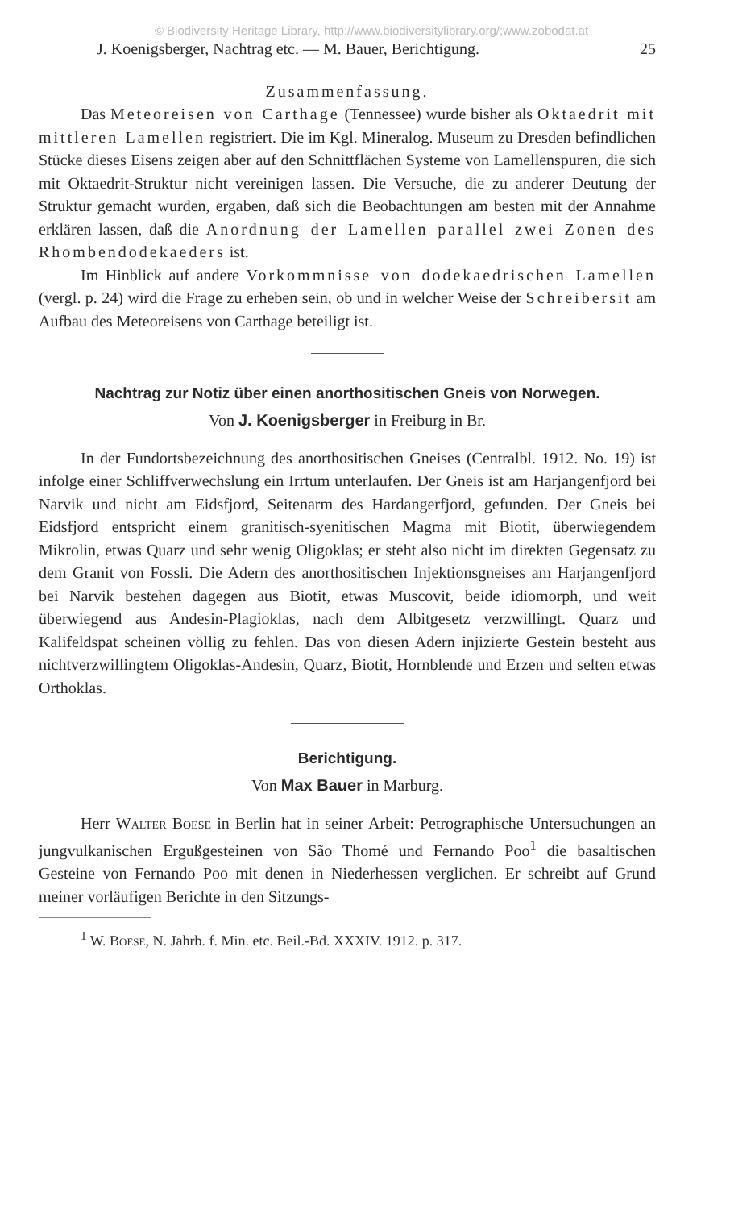© Biodiversity Heritage Library, http://www.biodiversitylibrary.org/;www.zobodat.at
J. Koenigsberger, Nachtrag etc. — M. Bauer, Berichtigung. 25
Zusammenfassung.
Das Meteoreisen von Carthage (Tennessee) wurde bisher als Oktaedrit mit mittleren Lamellen registriert. Die im Kgl. Mineralog. Museum zu Dresden befindlichen Stücke dieses Eisens zeigen aber auf den Schnittflächen Systeme von Lamellenspuren, die sich mit Oktaedrit-Struktur nicht vereinigen lassen. Die Versuche, die zu anderer Deutung der Struktur gemacht wurden, ergaben, daß sich die Beobachtungen am besten mit der Annahme erklären lassen, daß die Anordnung der Lamellen parallel zwei Zonen des Rhombendodekaeders ist.
Im Hinblick auf andere Vorkommnisse von dodekaedrischen Lamellen (vergl. p. 24) wird die Frage zu erheben sein, ob und in welcher Weise der Schreibersit am Aufbau des Meteoreisens von Carthage beteiligt ist.
Nachtrag zur Notiz über einen anorthositischen Gneis von Norwegen.
Von J. Koenigsberger in Freiburg in Br.
In der Fundortsbezeichnung des anorthositischen Gneises (Centralbl. 1912. No. 19) ist infolge einer Schliffverwechslung ein Irrtum unterlaufen. Der Gneis ist am Harjangenfjord bei Narvik und nicht am Eidsfjord, Seitenarm des Hardangerfjord, gefunden. Der Gneis bei Eidsfjord entspricht einem granitisch-syenitischen Magma mit Biotit, überwiegendem Mikrolin, etwas Quarz und sehr wenig Oligoklas; er steht also nicht im direkten Gegensatz zu dem Granit von Fossli. Die Adern des anorthositischen Injektionsgneises am Harjangenfjord bei Narvik bestehen dagegen aus Biotit, etwas Muscovit, beide idiomorph, und weit überwiegend aus Andesin-Plagioklas, nach dem Albitgesetz verzwillingt. Quarz und Kalifeldspat scheinen völlig zu fehlen. Das von diesen Adern injizierte Gestein besteht aus nichtverzwillingtem Oligoklas-Andesin, Quarz, Biotit, Hornblende und Erzen und selten etwas Orthoklas.
Berichtigung.
Von Max Bauer in Marburg.
Herr Walter Boese in Berlin hat in seiner Arbeit: Petrographische Untersuchungen an jungvulkanischen Ergußgesteinen von São Thomé und Fernando Poo<sup>1</sup> die basaltischen Gesteine von Fernando Poo mit denen in Niederhessen verglichen. Er schreibt auf Grund meiner vorläufigen Berichte in den Sitzungs-
<sup>1</sup> W. Boese, N. Jahrb. f. Min. etc. Beil.-Bd. XXXIV. 1912. p. 317.